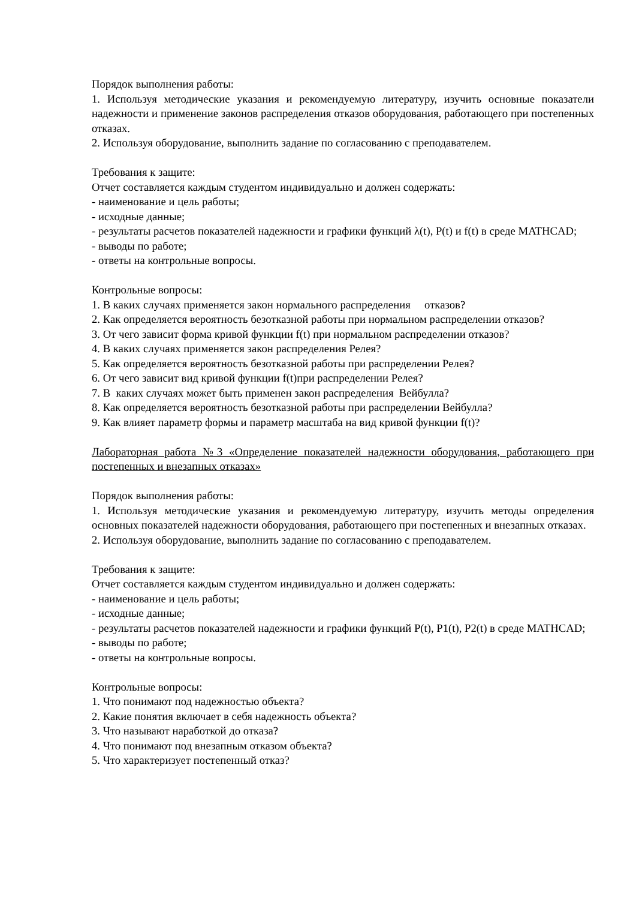Порядок выполнения работы:
1. Используя методические указания и рекомендуемую литературу, изучить основные показатели надежности и применение законов распределения отказов оборудования, работающего при постепенных отказах.
2. Используя оборудование, выполнить задание по согласованию с преподавателем.
Требования к защите:
Отчет составляется каждым студентом индивидуально и должен содержать:
- наименование и цель работы;
- исходные данные;
- результаты расчетов показателей надежности и графики функций λ(t), P(t) и f(t) в среде MATHCAD;
- выводы по работе;
- ответы на контрольные вопросы.
Контрольные вопросы:
1. В каких случаях применяется закон нормального распределения отказов?
2. Как определяется вероятность безотказной работы при нормальном распределении отказов?
3. От чего зависит форма кривой функции f(t) при нормальном распределении отказов?
4. В каких случаях применяется закон распределения Релея?
5. Как определяется вероятность безотказной работы при распределении Релея?
6. От чего зависит вид кривой функции f(t)при распределении Релея?
7. В каких случаях может быть применен закон распределения Вейбулла?
8. Как определяется вероятность безотказной работы при распределении Вейбулла?
9. Как влияет параметр формы и параметр масштаба на вид кривой функции f(t)?
Лабораторная работа №3 «Определение показателей надежности оборудования, работающего при постепенных и внезапных отказах»
Порядок выполнения работы:
1. Используя методические указания и рекомендуемую литературу, изучить методы определения основных показателей надежности оборудования, работающего при постепенных и внезапных отказах.
2. Используя оборудование, выполнить задание по согласованию с преподавателем.
Требования к защите:
Отчет составляется каждым студентом индивидуально и должен содержать:
- наименование и цель работы;
- исходные данные;
- результаты расчетов показателей надежности и графики функций P(t), P1(t), P2(t) в среде MATHCAD;
- выводы по работе;
- ответы на контрольные вопросы.
Контрольные вопросы:
1. Что понимают под надежностью объекта?
2. Какие понятия включает в себя надежность объекта?
3. Что называют наработкой до отказа?
4. Что понимают под внезапным отказом объекта?
5. Что характеризует постепенный отказ?